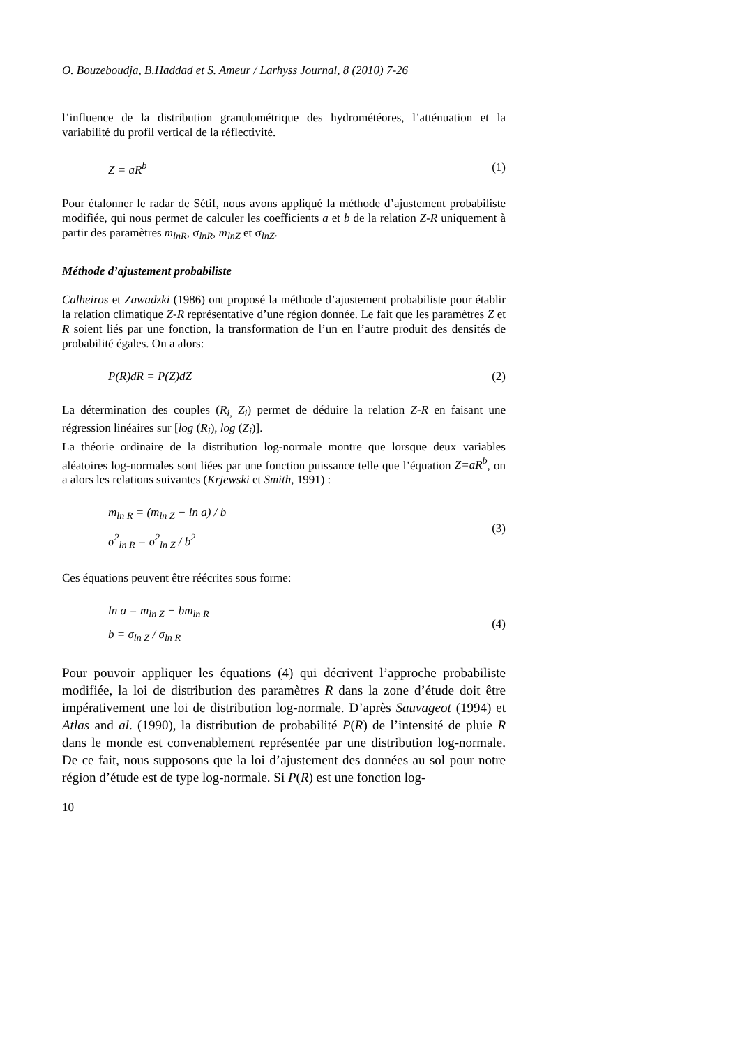O. Bouzeboudja, B.Haddad et S. Ameur / Larhyss Journal, 8 (2010) 7-26
l’influence de la distribution granulométrique des hydrométéores, l’atténuation et la variabilité du profil vertical de la réflectivité.
Z = aR<sup>b</sup> (1)
Pour étalonner le radar de Sétif, nous avons appliqué la méthode d’ajustement probabiliste modifiée, qui nous permet de calculer les coefficients a et b de la relation Z-R uniquement à partir des paramètres m<sub>lnR</sub>, σ<sub>lnR</sub>, m<sub>lnZ</sub> et σ<sub>lnZ</sub>.
Méthode d’ajustement probabiliste
Calheiros et Zawadzki (1986) ont proposé la méthode d’ajustement probabiliste pour établir la relation climatique Z-R représentative d’une région donnée. Le fait que les paramètres Z et R soient liés par une fonction, la transformation de l’un en l’autre produit des densités de probabilité égales. On a alors:
P(R)dR = P(Z)dZ (2)
La détermination des couples (R<sub>i,</sub> Z<sub>i</sub>) permet de déduire la relation Z-R en faisant une régression linéaires sur [log (R<sub>i</sub>), log (Z<sub>i</sub>)].
La théorie ordinaire de la distribution log-normale montre que lorsque deux variables aléatoires log-normales sont liées par une fonction puissance telle que l’équation Z=aR<sup>b</sup>, on a alors les relations suivantes (Krjewski et Smith, 1991) :
m<sub>ln R</sub> = (m<sub>ln Z</sub> − ln a) / b
σ<sup>2</sup><sub>ln R</sub> = σ<sup>2</sup><sub>ln Z</sub> / b<sup>2</sup> (3)
Ces équations peuvent être réécrites sous forme:
ln a = m<sub>ln Z</sub> − bm<sub>ln R</sub>
b = σ<sub>ln Z</sub> / σ<sub>ln R</sub> (4)
Pour pouvoir appliquer les équations (4) qui décrivent l’approche probabiliste modifiée, la loi de distribution des paramètres R dans la zone d’étude doit être impérativement une loi de distribution log-normale. D’après Sauvageot (1994) et Atlas and al. (1990), la distribution de probabilité P(R) de l’intensité de pluie R dans le monde est convenablement représentée par une distribution log-normale. De ce fait, nous supposons que la loi d’ajustement des données au sol pour notre région d’étude est de type log-normale. Si P(R) est une fonction log-
10